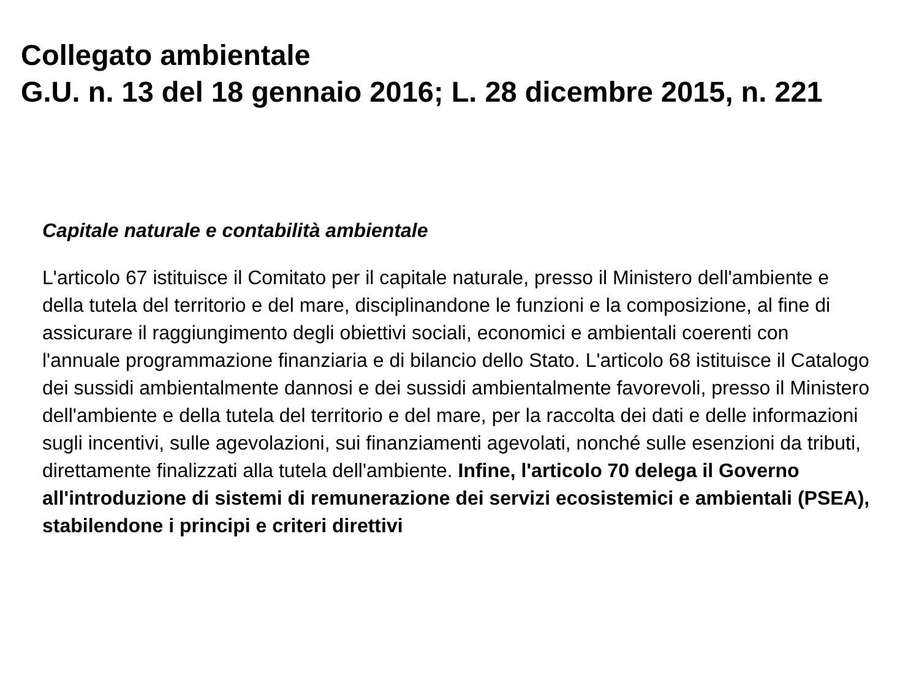Collegato ambientale
G.U. n. 13 del 18 gennaio 2016; L. 28 dicembre 2015, n. 221
Capitale naturale e contabilità ambientale
L'articolo 67 istituisce il Comitato per il capitale naturale, presso il Ministero dell'ambiente e della tutela del territorio e del mare, disciplinandone le funzioni e la composizione, al fine di assicurare il raggiungimento degli obiettivi sociali, economici e ambientali coerenti con l'annuale programmazione finanziaria e di bilancio dello Stato. L'articolo 68 istituisce il Catalogo dei sussidi ambientalmente dannosi e dei sussidi ambientalmente favorevoli, presso il Ministero dell'ambiente e della tutela del territorio e del mare, per la raccolta dei dati e delle informazioni sugli incentivi, sulle agevolazioni, sui finanziamenti agevolati, nonché sulle esenzioni da tributi, direttamente finalizzati alla tutela dell'ambiente. Infine, l'articolo 70 delega il Governo all'introduzione di sistemi di remunerazione dei servizi ecosistemici e ambientali (PSEA), stabilendone i principi e criteri direttivi